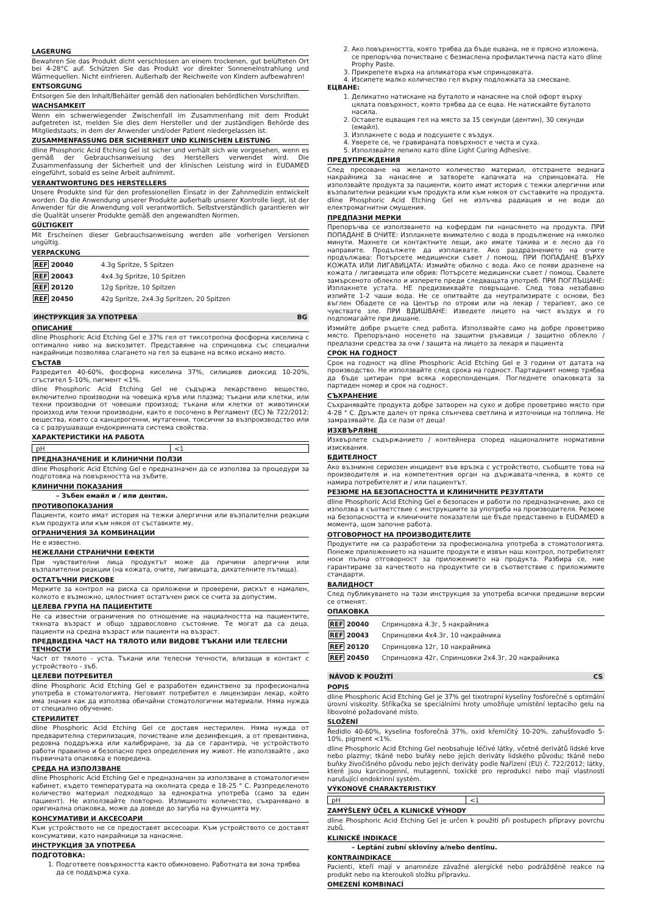LAGERUNG
Bewahren Sie das Produkt dicht verschlossen an einem trockenen, gut belüfteten Ort bei 4-28°C auf. Schützen Sie das Produkt vor direkter Sonneneinstrahlung und Wärmequellen. Nicht einfrieren. Außerhalb der Reichweite von Kindern aufbewahren!
ENTSORGUNG
Entsorgen Sie den Inhalt/Behälter gemäß den nationalen behördlichen Vorschriften.
WACHSAMKEIT
Wenn ein schwerwiegender Zwischenfall im Zusammenhang mit dem Produkt aufgetreten ist, melden Sie dies dem Hersteller und der zuständigen Behörde des Mitgliedstaats, in dem der Anwender und/oder Patient niedergelassen ist.
ZUSAMMENFASSUNG DER SICHERHEIT UND KLINISCHEN LEISTUNG
dline Phosphoric Acid Etching Gel ist sicher und verhält sich wie vorgesehen, wenn es gemäß der Gebrauchsanweisung des Herstellers verwendet wird. Die Zusammenfassung der Sicherheit und der klinischen Leistung wird in EUDAMED eingeführt, sobald es seine Arbeit aufnimmt.
VERANTWORTUNG DES HERSTELLERS
Unsere Produkte sind für den professionellen Einsatz in der Zahnmedizin entwickelt worden. Da die Anwendung unserer Produkte außerhalb unserer Kontrolle liegt, ist der Anwender für die Anwendung voll verantwortlich. Selbstverständlich garantieren wir die Qualität unserer Produkte gemäß den angewandten Normen.
GÜLTIGKEIT
Mit Erscheinen dieser Gebrauchsanweisung werden alle vorherigen Versionen ungültig.
VERPACKUNG
| REF 20040 | 4.3g Spritze, 5 Spitzen |
| REF 20043 | 4x4.3g Spritze, 10 Spitzen |
| REF 20120 | 12g Spritze, 10 Spitzen |
| REF 20450 | 42g Spritze, 2x4.3g Spritzen, 20 Spitzen |
ИНСТРУКЦИЯ ЗА УПОТРЕБА BG
ОПИСАНИЕ
dline Phosphoric Acid Etching Gel е 37% гел от тиксотропна фосфорна киселина с оптимално ниво на вискозитет. Представяне на спринцовка със специални накрайници позволява слагането на гел за ецване на всяко искано място.
СЪСТАВ
Разредител 40-60%, фосфорна киселина 37%, силициев диоксид 10-20%, сгъстител 5-10%, пигмент <1%.
dline Phosphoric Acid Etching Gel не съдържа лекарствено вещество, включително производни на човешка кръв или плазма; тъкани или клетки, или техни производни от човешки произход; тъкани или клетки от животински произход или техни производни, както е посочено в Регламент (ЕС) № 722/2012; вещества, които са канцерогенни, мутагенни, токсични за възпроизводство или са с разрушаващи ендокринната система свойства.
ХАРАКТЕРИСТИКИ НА РАБОТА
| pH | <1 |
ПРЕДНАЗНАЧЕНИЕ И КЛИНИЧНИ ПОЛЗИ
dline Phosphoric Acid Etching Gel е предназначен да се използва за процедури за подготовка на повърхността на зъбите.
КЛИНИЧНИ ПОКАЗАНИЯ
– Зъбен емайл и / или дентин.
ПРОТИВОПОКАЗАНИЯ
Пациенти, които имат история на тежки алергични или възпалителни реакции към продукта или към някоя от съставките му.
ОГРАНИЧЕНИЯ ЗА КОМБИНАЦИИ
Не е известно.
НЕЖЕЛАНИ СТРАНИЧНИ ЕФЕКТИ
При чувствителни лица продуктът може да причини алергични или възпалителни реакции (на кожата, очите, лигавицата, дихателните пътища).
ОСТАТЪЧНИ РИСКОВЕ
Мерките за контрол на риска са приложени и проверени, рискът е намален, колкото е възможно, цялостният остатъчен риск се счита за допустим.
ЦЕЛЕВА ГРУПА НА ПАЦИЕНТИТЕ
Не са известни ограничения по отношение на нациалността на пациентите, тяхната възраст и общо здравословно състояние. Те могат да са деца, пациенти на средна възраст или пациенти на възраст.
ПРЕДВИДЕНА ЧАСТ НА ТЯЛОТО ИЛИ ВИДОВЕ ТЪКАНИ ИЛИ ТЕЛЕСНИ ТЕЧНОСТИ
Част от тялото - уста. Тъкани или телесни течности, влизащи в контакт с устройството - зъб.
ЦЕЛЕВИ ПОТРЕБИТЕЛ
dline Phosphoric Acid Etching Gel е разработен единствено за професионална употреба в стоматологията. Неговият потребител е лицензиран лекар, който има знания как да използва обичайни стоматологични материали. Няма нужда от специално обучение.
СТЕРИЛИТЕТ
dline Phosphoric Acid Etching Gel се доставя нестерилен. Няма нужда от предварителна стерилизация, почистване или дезинфекция, а от превантивна, редовна поддръжка или калибриране, за да се гарантира, че устройството работи правилно и безопасно през определения му живот. Не използвайте , ако първичната опаковка е повредена.
СРЕДА НА ИЗПОЛЗВАНЕ
dline Phosphoric Acid Etching Gel е предназначен за използване в стоматологичен кабинет, където температурата на околната среда е 18-25 ° C. Разпределеното количество материал подходящо за еднократна употреба (само за един пациент). Не използвайте повторно. Излишното количество, съхранявано в оригинална опаковка, може да доведе до загуба на функцията му.
КОНСУМАТИВИ И АКСЕСОАРИ
Към устройството не се предоставят аксесоари. Към устройството се доставят консумативи, като накрайници за нанасяне.
ИНСТРУКЦИЯ ЗА УПОТРЕБА
ПОДГОТОВКА:
1. Подгответе повърхността както обикновено. Работната ви зона трябва да се поддържа суха.
2. Ако повърхността, която трябва да бъде ецвана, не е прясно изложена, се препоръчва почистване с безмаслена профилактична паста като dline Prophy Paste.
3. Прикрепете върха на апликатора към спринцовката.
4. Изсипете малко количество гел върху подложката за смесване.
ЕЦВАНЕ:
1. Деликатно натискане на буталото и нанасяне на слой офорт върху цялата повърхност, която трябва да се ецва. Не натискайте буталото насила.
2. Оставете ецващия гел на място за 15 секунди (дентин), 30 секунди (емайл).
3. Изплакнете с вода и подсушете с въздух.
4. Уверете се, че гравираната повърхност е чиста и суха.
5. Използвайте лепило като dline Light Curing Adhesive.
ПРЕДУПРЕЖДЕНИЯ
След пресоване на желаното количество материал, отстранете веднага накрайника за нанасяне и затворете капачката на спринцовката. Не използвайте продукта за пациенти, които имат история с тежки алергични или възпалителни реакции към продукта или към някоя от съставките на продукта. dline Phosphoric Acid Etching Gel не излъчва радиация и не води до електромагнитни смущения.
ПРЕДПАЗНИ МЕРКИ
Препоръчва се използването на кофердам пи нанасянето на продукта. ПРИ ПОПАДАНЕ В ОЧИТЕ: Изплакнете внимателно с вода в продължение на няколко минути. Махнете си контактните лещи, ако имате такива и е лесно да го направите. Продължете да изплаквате. Ако раздразнението на очите продължава: Потърсете медицински съвет / помощ. ПРИ ПОПАДАНЕ ВЪРХУ КОЖАТА ИЛИ ЛИГАВИЦАТА: Измийте обилно с вода. Ако се появи дразнене на кожата / лигавицата или обрив: Потърсете медицински съвет / помощ. Свалете замърсеното облекло и изперете преди следващата употреб. ПРИ ПОГЛЪЩАНЕ: Изплакнете устата. НЕ предизвиквайте повръщане. След това незабавно изпийте 1-2 чаши вода. Не се опитвайте да неутрализирате с основи, без въглен Обадете се на Център по отрови или на лекар / терапевт, ако се чувствате зле. ПРИ ВДИШВАНЕ: Изведете лицето на чист въздух и го подпомагайте при дишане.
Измийте добре ръцете след работа. Използвайте само на добре проветриво място. Препоръчано носенето на защитни ръкавици / защитно облекло / предпазни средства за очи / защита на лицето за лекаря и пациента
СРОК НА ГОДНОСТ
Срок на годност на dline Phosphoric Acid Etching Gel е 3 години от датата на производство. Не използвайте след срока на годност. Партидният номер трябва да бъде цитиран при всяка кореспонденция. Погледнете опаковката за партиден номер и срок на годност.
СЪХРАНЕНИЕ
Съхранявайте продукта добре затворен на сухо и добре проветриво място при 4-28 ° C. Дръжте далеч от пряка слънчева светлина и източници на топлина. Не замразявайте. Да се пази от деца!
ИЗХВЪРЛЯНЕ
Изхвърлете съдържанието / контейнера според националните нормативни изисквания.
БДИТЕЛНОСТ
Ако възникне сериозен инцидент във връзка с устройството, съобщете това на производителя и на компетентния орган на държавата-членка, в която се намира потребителят и / или пациентът.
РЕЗЮМЕ НА БЕЗОПАСНОСТТА И КЛИНИЧНИТЕ РЕЗУЛТАТИ
dline Phosphoric Acid Etching Gel е безопасен и работи по предназначение, ако се използва в съответствие с инструкциите за употреба на производителя. Резюме на безопасността и клиничните показатели ще бъде представено в EUDAMED в момента, щом започне работа.
ОТГОВОРНОСТ НА ПРОИЗВОДИТЕЛИТЕ
Продуктите ни са разработени за професионална употреба в стоматологията. Понеже приложението на нашите продукти е извън наш контрол, потребителят носи пълна отговорност за приложението на продукта. Разбира се, ние гарантираме за качеството на продуктите си в съответствие с приложимите стандарти.
ВАЛИДНОСТ
След публикуването на тази инструкция за употреба всички предишни версии се отменят.
ОПАКОВКА
| REF 20040 | Спринцовка 4.3г, 5 накрайника |
| REF 20043 | Спринцовки 4x4.3г, 10 накрайника |
| REF 20120 | Спринцовка 12г, 10 накрайника |
| REF 20450 | Спринцовка 42г, Спринцовки 2x4.3г, 20 накрайника |
NÁVOD K POUŽITÍ CS
POPIS
dline Phosphoric Acid Etching Gel je 37% gel tixotropní kyseliny fosforečné s optimální úrovní viskozity. Stříkačka se speciálními hroty umožňuje umístění leptacího gelu na libovolné požadované místo.
SLOŽENÍ
Ředidlo 40-60%, kyselina fosforečná 37%, oxid křemičitý 10-20%, zahušťovadlo 5-10%, pigment <1%.
dline Phosphoric Acid Etching Gel neobsahuje léčivé látky, včetně derivátů lidské krve nebo plazmy; tkáně nebo buňky nebo jejich deriváty lidského původu; tkáně nebo buňky živočišného původu nebo jejich deriváty podle Nařízení (EU) č. 722/2012; látky, které jsou karcinogenní, mutagenní, toxické pro reprodukci nebo mají vlastnosti narušující endokrinní systém.
VÝKONOVÉ CHARAKTERISTIKY
| pH | <1 |
ZAMÝŠLENÝ ÚČEL A KLINICKÉ VÝHODY
dline Phosphoric Acid Etching Gel je určen k použití při postupech přípravy povrchu zubů.
KLINICKÉ INDIKACE
– Leptání zubní skloviny a/nebo dentinu.
KONTRAINDIKACE
Pacienti, kteří mají v anamnéze závažné alergické nebo podrážděné reakce na produkt nebo na kteroukoli složku přípravku.
OMEZENÍ KOMBINACÍ